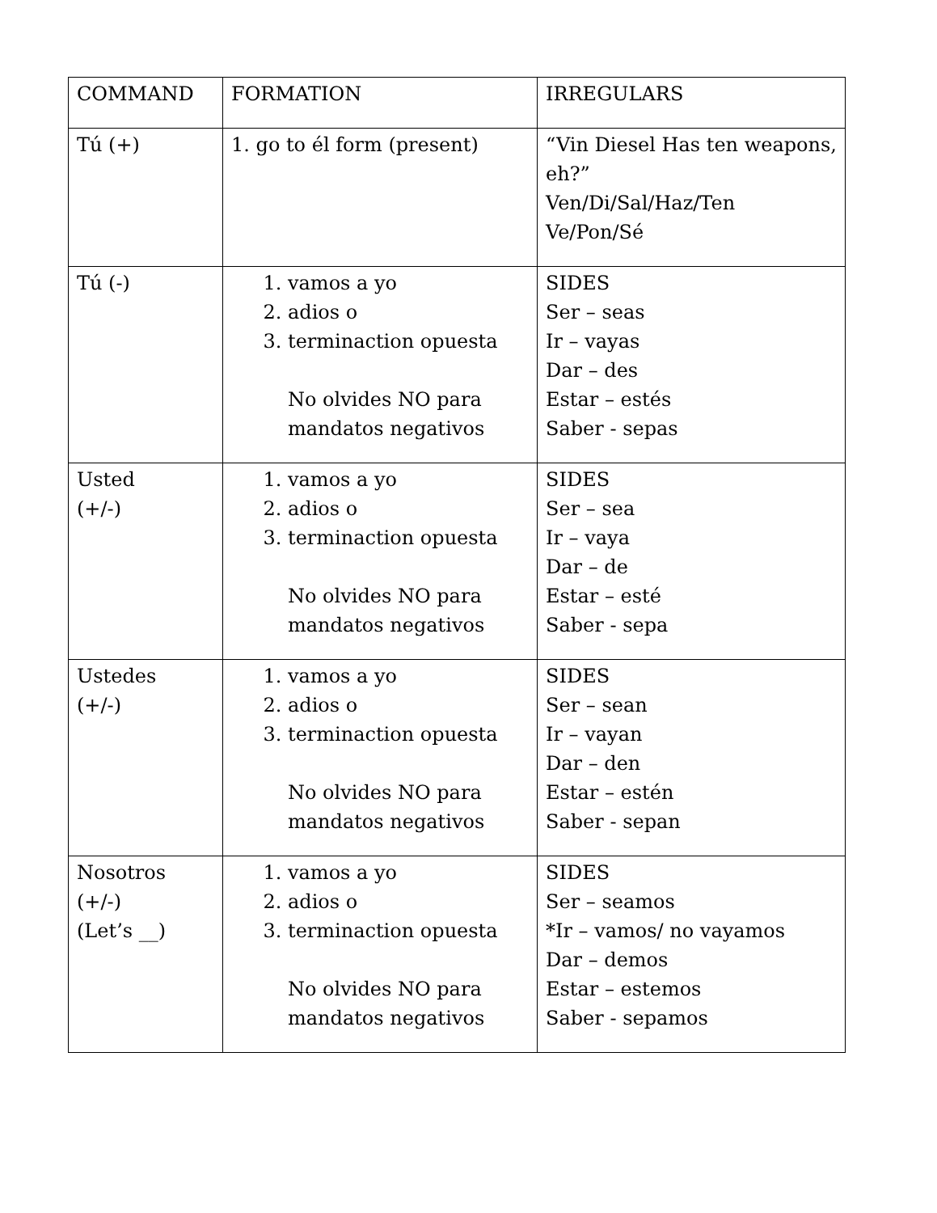| COMMAND | FORMATION | IRREGULARS |
| Tú (+) | 1. go to él form (present) | “Vin Diesel Has ten weapons, eh?” Ven/Di/Sal/Haz/Ten Ve/Pon/Sé |
| Tú (-) | 1. vamos a yo 2. adios o 3. terminaction opuesta No olvides NO para mandatos negativos | SIDES Ser – seas Ir – vayas Dar – des Estar – estés Saber - sepas |
| Usted (+/-) | 1. vamos a yo 2. adios o 3. terminaction opuesta No olvides NO para mandatos negativos | SIDES Ser – sea Ir – vaya Dar – de Estar – esté Saber - sepa |
| Ustedes (+/-) | 1. vamos a yo 2. adios o 3. terminaction opuesta No olvides NO para mandatos negativos | SIDES Ser – sean Ir – vayan Dar – den Estar – estén Saber - sepan |
| Nosotros (+/-) (Let’s __) | 1. vamos a yo 2. adios o 3. terminaction opuesta No olvides NO para mandatos negativos | SIDES Ser – seamos *Ir – vamos/ no vayamos Dar – demos Estar – estemos Saber - sepamos |